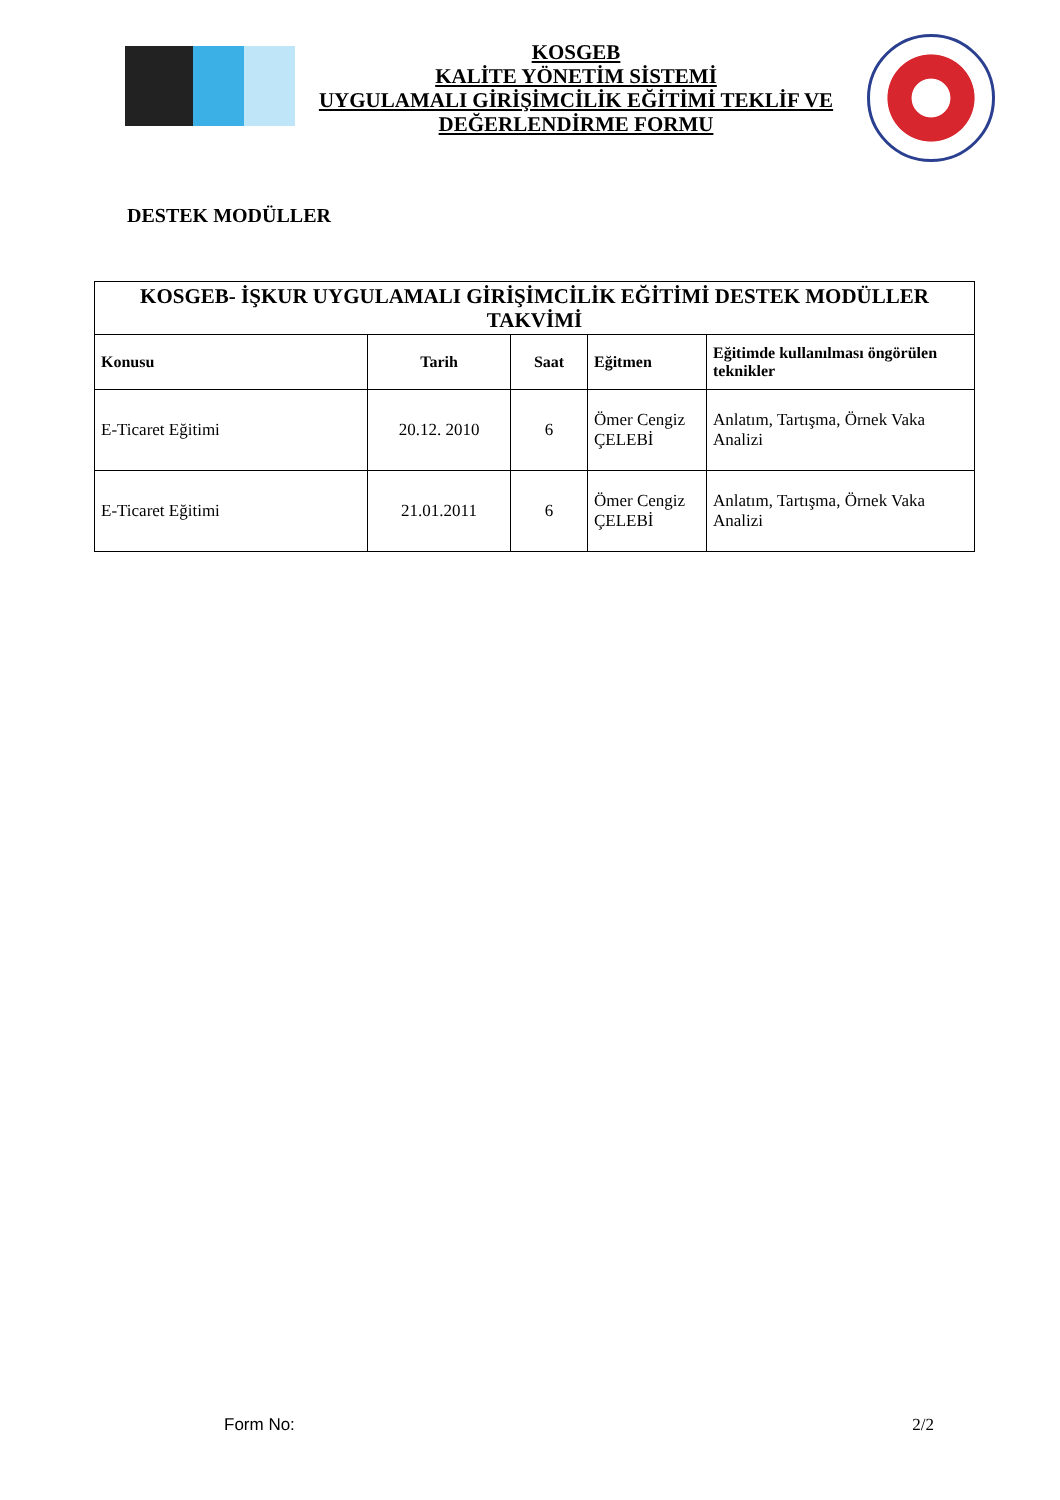KOSGEB
KALİTE YÖNETİM SİSTEMİ
UYGULAMALI GİRİŞİMCİLİK EĞİTİMİ TEKLİF VE
DEĞERLENDİRME FORMU
DESTEK MODÜLLER
| KOSGEB- İŞKUR UYGULAMALI GİRİŞİMCİLİK EĞİTİMİ DESTEK MODÜLLER TAKVİMİ | | | | |
| --- | --- | --- | --- | --- |
| Konusu | Tarih | Saat | Eğitmen | Eğitimde kullanılması öngörülen teknikler |
| E-Ticaret Eğitimi | 20.12. 2010 | 6 | Ömer Cengiz ÇELEBİ | Anlatım, Tartışma, Örnek Vaka Analizi |
| E-Ticaret Eğitimi | 21.01.2011 | 6 | Ömer Cengiz ÇELEBİ | Anlatım, Tartışma, Örnek Vaka Analizi |
Form No: 2/2